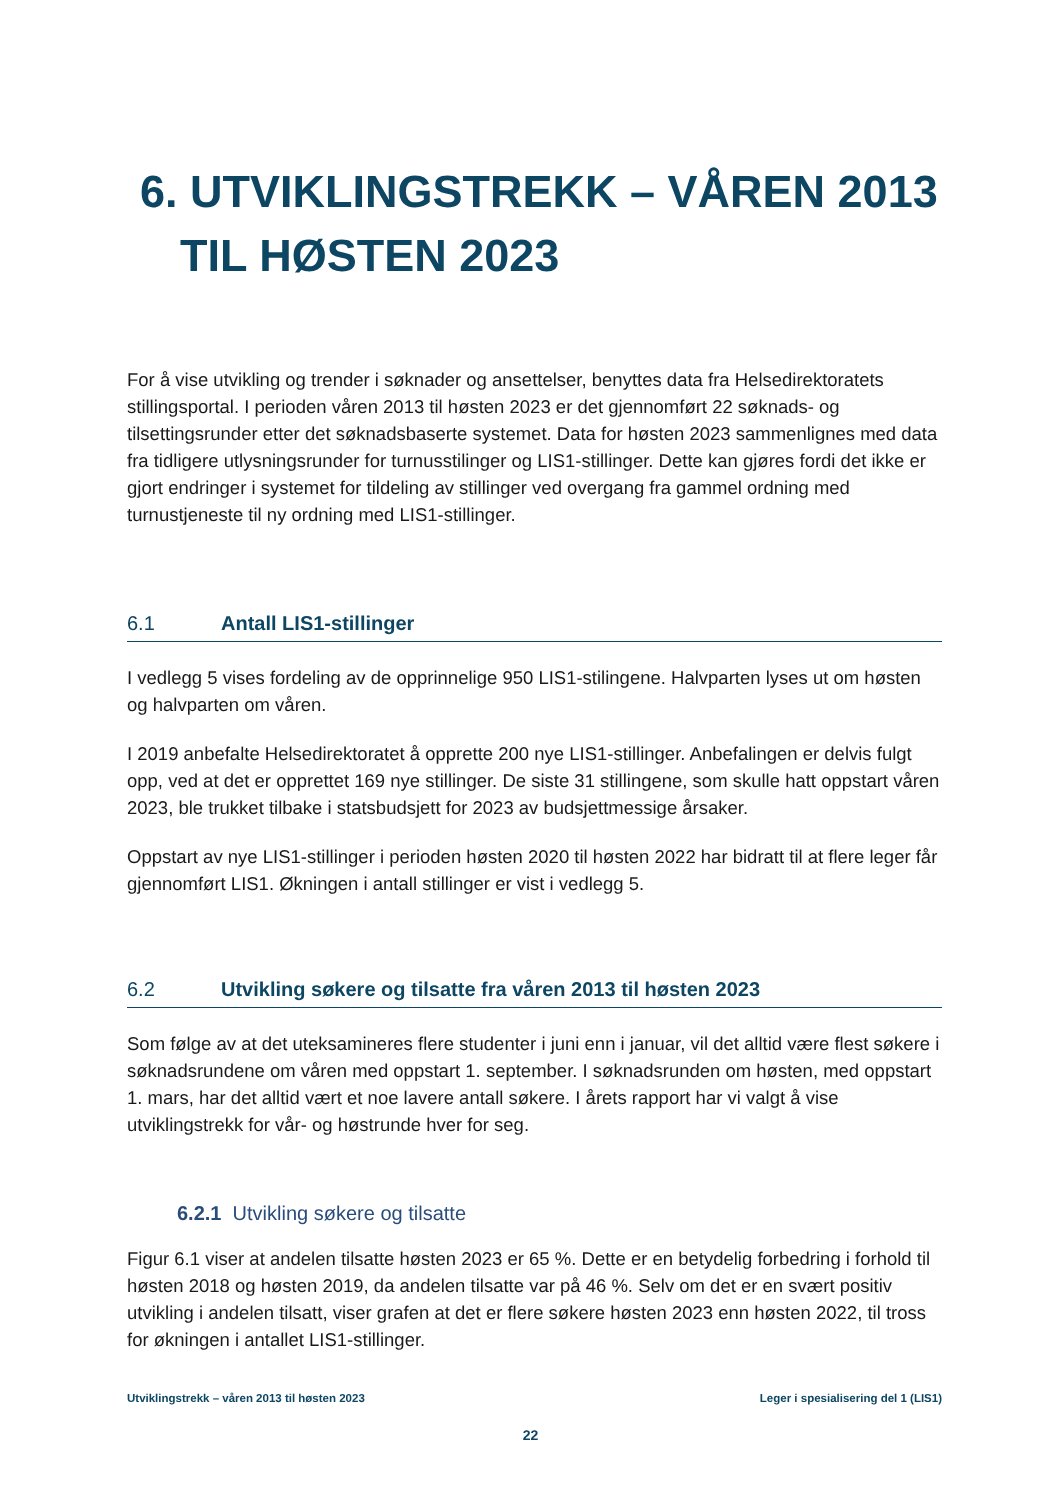6. UTVIKLINGSTREKK – VÅREN 2013
TIL HØSTEN 2023
For å vise utvikling og trender i søknader og ansettelser, benyttes data fra Helsedirektoratets stillingsportal. I perioden våren 2013 til høsten 2023 er det gjennomført 22 søknads- og tilsettingsrunder etter det søknadsbaserte systemet. Data for høsten 2023 sammenlignes med data fra tidligere utlysningsrunder for turnusstilinger og LIS1-stillinger. Dette kan gjøres fordi det ikke er gjort endringer i systemet for tildeling av stillinger ved overgang fra gammel ordning med turnustjeneste til ny ordning med LIS1-stillinger.
6.1 Antall LIS1-stillinger
I vedlegg 5 vises fordeling av de opprinnelige 950 LIS1-stilingene. Halvparten lyses ut om høsten og halvparten om våren.
I 2019 anbefalte Helsedirektoratet å opprette 200 nye LIS1-stillinger. Anbefalingen er delvis fulgt opp, ved at det er opprettet 169 nye stillinger. De siste 31 stillingene, som skulle hatt oppstart våren 2023, ble trukket tilbake i statsbudsjett for 2023 av budsjettmessige årsaker.
Oppstart av nye LIS1-stillinger i perioden høsten 2020 til høsten 2022 har bidratt til at flere leger får gjennomført LIS1. Økningen i antall stillinger er vist i vedlegg 5.
6.2 Utvikling søkere og tilsatte fra våren 2013 til høsten 2023
Som følge av at det uteksamineres flere studenter i juni enn i januar, vil det alltid være flest søkere i søknadsrundene om våren med oppstart 1. september. I søknadsrunden om høsten, med oppstart 1. mars, har det alltid vært et noe lavere antall søkere. I årets rapport har vi valgt å vise utviklingstrekk for vår- og høstrunde hver for seg.
6.2.1 Utvikling søkere og tilsatte
Figur 6.1 viser at andelen tilsatte høsten 2023 er 65 %. Dette er en betydelig forbedring i forhold til høsten 2018 og høsten 2019, da andelen tilsatte var på 46 %. Selv om det er en svært positiv utvikling i andelen tilsatt, viser grafen at det er flere søkere høsten 2023 enn høsten 2022, til tross for økningen i antallet LIS1-stillinger.
Utviklingstrekk – våren 2013 til høsten 2023 Leger i spesialisering del 1 (LIS1)
22